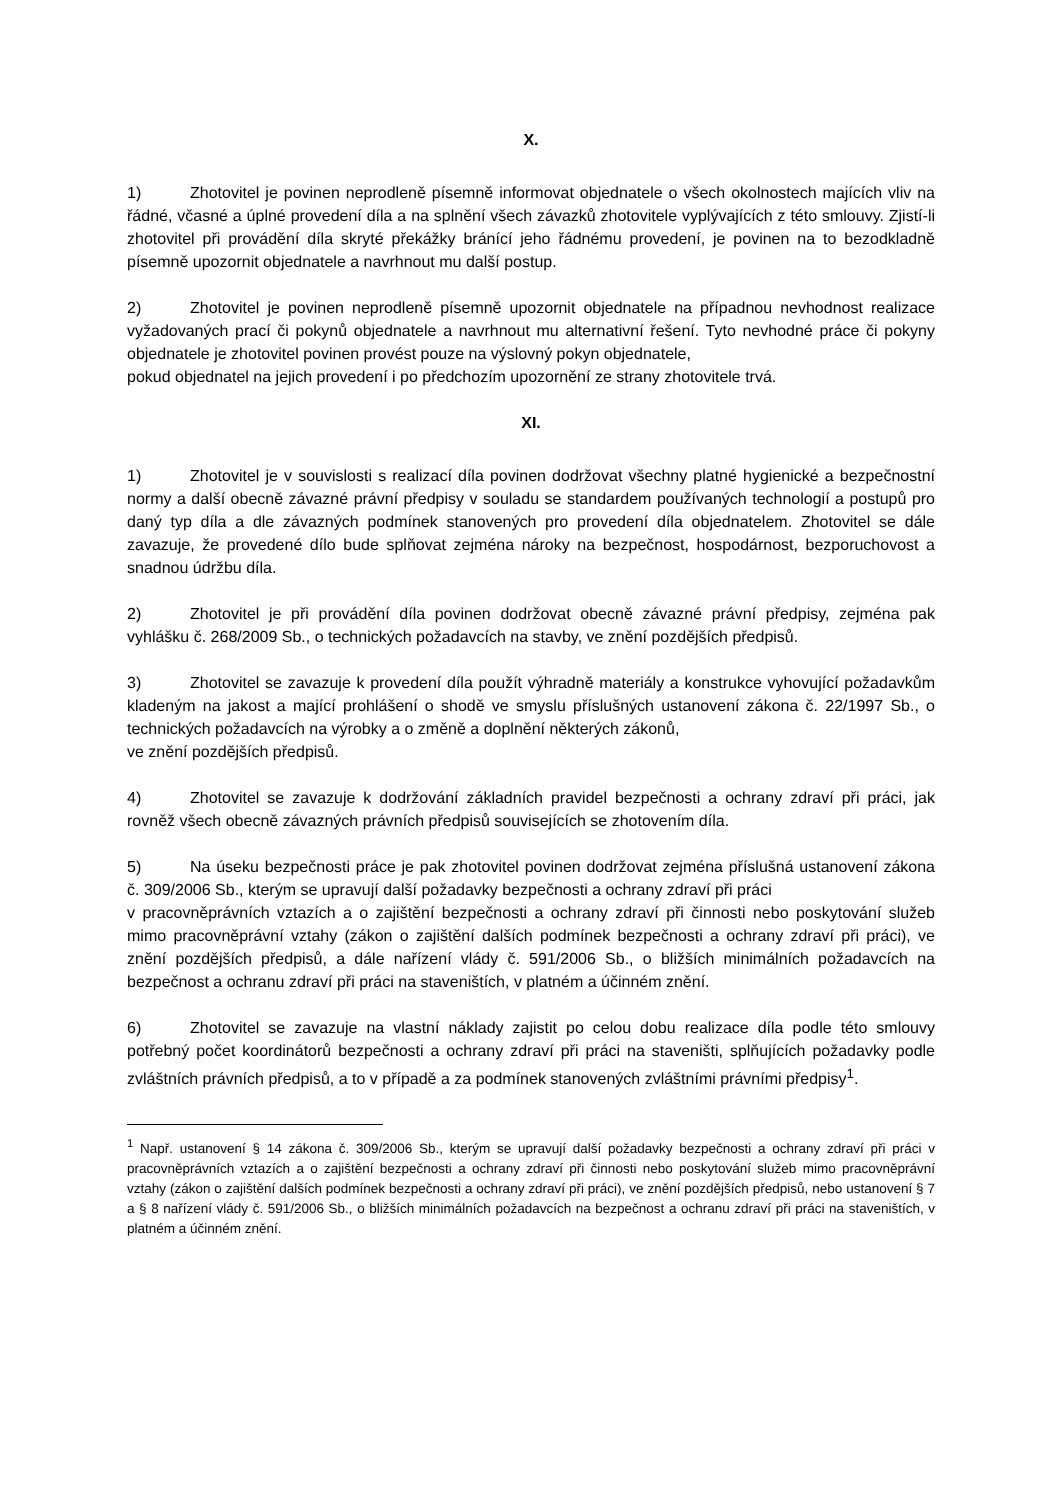X.
1) Zhotovitel je povinen neprodleně písemně informovat objednatele o všech okolnostech majících vliv na řádné, včasné a úplné provedení díla a na splnění všech závazků zhotovitele vyplývajících z této smlouvy. Zjistí-li zhotovitel při provádění díla skryté překážky bránící jeho řádnému provedení, je povinen na to bezodkladně písemně upozornit objednatele a navrhnout mu další postup.
2) Zhotovitel je povinen neprodleně písemně upozornit objednatele na případnou nevhodnost realizace vyžadovaných prací či pokynů objednatele a navrhnout mu alternativní řešení. Tyto nevhodné práce či pokyny objednatele je zhotovitel povinen provést pouze na výslovný pokyn objednatele,
pokud objednatel na jejich provedení i po předchozím upozornění ze strany zhotovitele trvá.
XI.
1) Zhotovitel je v souvislosti s realizací díla povinen dodržovat všechny platné hygienické a bezpečnostní normy a další obecně závazné právní předpisy v souladu se standardem používaných technologií a postupů pro daný typ díla a dle závazných podmínek stanovených pro provedení díla objednatelem. Zhotovitel se dále zavazuje, že provedené dílo bude splňovat zejména nároky na bezpečnost, hospodárnost, bezporuchovost a snadnou údržbu díla.
2) Zhotovitel je při provádění díla povinen dodržovat obecně závazné právní předpisy, zejména pak vyhlášku č. 268/2009 Sb., o technických požadavcích na stavby, ve znění pozdějších předpisů.
3) Zhotovitel se zavazuje k provedení díla použít výhradně materiály a konstrukce vyhovující požadavkům kladeným na jakost a mající prohlášení o shodě ve smyslu příslušných ustanovení zákona č. 22/1997 Sb., o technických požadavcích na výrobky a o změně a doplnění některých zákonů,
ve znění pozdějších předpisů.
4) Zhotovitel se zavazuje k dodržování základních pravidel bezpečnosti a ochrany zdraví při práci, jak rovněž všech obecně závazných právních předpisů souvisejících se zhotovením díla.
5) Na úseku bezpečnosti práce je pak zhotovitel povinen dodržovat zejména příslušná ustanovení zákona č. 309/2006 Sb., kterým se upravují další požadavky bezpečnosti a ochrany zdraví při práci
v pracovněprávních vztazích a o zajištění bezpečnosti a ochrany zdraví při činnosti nebo poskytování služeb mimo pracovněprávní vztahy (zákon o zajištění dalších podmínek bezpečnosti a ochrany zdraví při práci), ve znění pozdějších předpisů, a dále nařízení vlády č. 591/2006 Sb., o bližších minimálních požadavcích na bezpečnost a ochranu zdraví při práci na staveništích, v platném a účinném znění.
6) Zhotovitel se zavazuje na vlastní náklady zajistit po celou dobu realizace díla podle této smlouvy potřebný počet koordinátorů bezpečnosti a ochrany zdraví při práci na staveništi, splňujících požadavky podle zvláštních právních předpisů, a to v případě a za podmínek stanovených zvláštními právními předpisy<sup>1</sup>.
<sup>1</sup> Např. ustanovení § 14 zákona č. 309/2006 Sb., kterým se upravují další požadavky bezpečnosti a ochrany zdraví při práci v pracovněprávních vztazích a o zajištění bezpečnosti a ochrany zdraví při činnosti nebo poskytování služeb mimo pracovněprávní vztahy (zákon o zajištění dalších podmínek bezpečnosti a ochrany zdraví při práci), ve znění pozdějších předpisů, nebo ustanovení § 7 a § 8 nařízení vlády č. 591/2006 Sb., o bližších minimálních požadavcích na bezpečnost a ochranu zdraví při práci na staveništích, v platném a účinném znění.